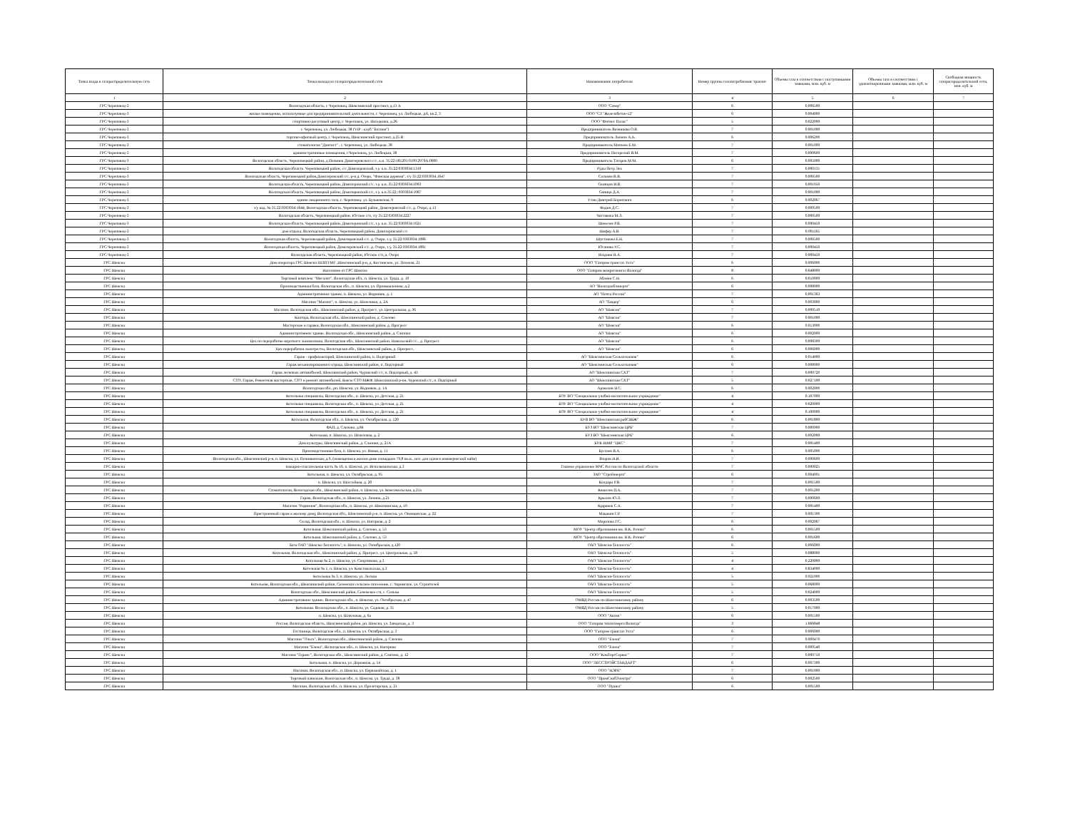| Точка входа в газораспределительную сеть | Точка выхода из газораспределительной сети | Наименование потребителя | Номер группы газопотребления/ транзит | Объемы газа в соответствии с поступившими заявками, млн. куб. м | Объемы газа в соответствии с удовлетворенными заявками, млн. куб. м | Свободная мощность газораспределительной сети, млн. куб. м |
| --- | --- | --- | --- | --- | --- | --- |
| 1 | 2 | 3 | 4 | 5 | 6 | 7 |
| ГРС Череповец-3 | Вологодская область, г. Череповец. Шекснинский проспект, д.13 А | ООО "Север" | 6 | 0.006500 | | |
| ГРС Череповец-3 | жилые помещения, используемые для предпринимательской деятельности, г. Череповец, ул. Любецкая, д.6, кв.2, 3 | ООО "СЗ "Железобетон-12" | 6 | 0.004000 | | |
| ГРС Череповец-3 | спортивно-досуговый центр, г. Череповец, ул. Наседкина, д.26 | ООО "Фитнес Палас" | 5 | 0.022000 | | |
| ГРС Череповец-3 | г. Череповец, ул. Любецкая, 38 (VIP - клуб "Богиня") | Предприниматель Вязникова О.В. | 7 | 0.001000 | | |
| ГРС Череповец-3 | торгово-офисный центр, г. Череповец, Шекснинский проспект, д.25 В | Предприниматель Леонов А.А. | 6 | 0.006200 | | |
| ГРС Череповец-3 | стоматология "Дантист" , г. Череповец, ул. Любецкая, 38 | Предприниматель Матвеев Е.М. | 7 | 0.001000 | | |
| ГРС Череповец-3 | административные помещения, г.Череповец, ул. Любецкая, 38 | Предприниматель Погорелый В.М. | 7 | 0.000600 | | |
| ГРС Череповец-3 | Вологодская область, Череповецкий район, д.Починок Домозеровского с/с, к.н. 35:22:181201:0199:2970А:0000 | Предприниматель Татаров М.М. | 6 | 0.005000 | | |
| ГРС Череповец-3 | Вологодская область. Череповецкий район, с/с Домозеровский, з.у. к.н. 35:22:0303034:1319 | Руды Петр Лех | 7 | 0.000131 | | |
| ГРС Череповец-3 | Вологодская область, Череповецкий район,Домозеровский с/с, р-н д. Озеро, "Финская деревня", з/у 35:22:0303034.1647 | Сальвин В.В. | 7 | 0.000500 | | |
| ГРС Череповец-3 | Вологодская область, Череповецкий район, Домозеровский с/с, з.у. к.н. 35:22:0303034:1093 | Свинцов И.В. | 7 | 0.001050 | | |
| ГРС Череповец-3 | Вологодская область, Череповецкий район, Домозеровский с/с, з.у. к.н.35:22::0303034:1087 | Синица Д.А. | 7 | 0.001000 | | |
| ГРС Череповец-3 | здание лекционного зала, г. Череповец. ул. Бульковская, 9 | Утин Дмитрий Борисович | 6 | 0.002067 | | |
| ГРС Череповец-3 | з/у кад. № 35:22:0303034:1644, Вологодская область, Череповецкий район, Домозеровский с/с, д. Озеро, д.13 | Фадин Д.С. | 7 | 0.000500 | | |
| ГРС Череповец-3 | Вологодская область, Череповецкий район, Югское с/п, з/у 35:22:0303034:2227 | Чистякова М.Л. | 7 | 0.000500 | | |
| ГРС Череповец-3 | Вологодская область, Череповецкий район, Домозеровский с/с, з.у. к.н. 35:22:0303034:1621 | Шевелев Р.В. | 7 | 0.000450 | | |
| ГРС Череповец-3 | дом отдыха, Вологодская область, Череповецкий район, Домозеровский с/с | Шефер А.В. | 7 | 0.001165 | | |
| ГРС Череповец-3 | Вологодская область, Череповецкий район, Домозеровский с/с. д. Озеро, з.у. 35:22:0303034:1086 | Шустикова Е.Н. | 7 | 0.000500 | | |
| ГРС Череповец-3 | Вологодская область, Череповецкий район, Домозеровский с/с. д. Озеро, з.у. 35:22:0303034:1081 | Юганова У.С. | 7 | 0.000450 | | |
| ГРС Череповец-3 | Вологодская область, Череповецкий район, Югское с/п, д. Озеро | Ягодник Я.А. | 7 | 0.000450 | | |
| ГРС Шексна | Дом оператора ГРС Шексна ШЛПУМГ ,Шекснинский р-н, д. Костинское, ул. Полевая, 21 | ООО "Газпром трансгаз Ухта" | 6 | 0.006000 | | |
| ГРС Шексна | Население от ГРС Шексна | ООО "Газпром межрегионгаз Вологда" | 8 | 0.648000 | | |
| ГРС Шексна | Торговый комплекс "Мегалит", Вологодская обл., п. Шексна, ул. Труда, д. 10 | Абанин С.Н. | 6 | 0.010000 | | |
| ГРС Шексна | Производственная база, Вологодская обл., п. Шексна, ул. Промышленная, д.2 | АО "Вологдаоблэнерго" | 6 | 0.008000 | | |
| ГРС Шексна | Административное здание, п. Шексна, ул. Водников, д. 1 | АО "Почта России" | 7 | 0.001363 | | |
| ГРС Шексна | Магазин "Магнит", п. Шексна, ул. Шлюзовая, д. 2А | АО "Тандер" | 6 | 0.003000 | | |
| ГРС Шексна | Магазин, Вологодская обл., Шекснинский район, д. Прогресс, ул. Центральная, д. 36 | АО "Шексна" | 7 | 0.000510 | | |
| ГРС Шексна | Контора, Вологодская обл., Шекснинский район, д. Слизово | АО "Шексна" | 7 | 0.001000 | | |
| ГРС Шексна | Мастерские и гаражи, Вологодская обл., Шекснинский район, д. Прогресс | АО "Шексна" | 6 | 0.013000 | | |
| ГРС Шексна | Административное здание, Вологодская обл., Шекснинский район, д. Слизово | АО "Шексна" | 6 | 0.002000 | | |
| ГРС Шексна | Цех по переработке короткого льноволокна, Вологодская обл., Шекснинский район, Никольский с/с., д. Прогресс | АО "Шексна" | 6 | 0.008300 | | |
| ГРС Шексна | Цех переработки льнотресты, Вологодская обл., Шекснинский район, д. Прогресс, | АО "Шексна" | 6 | 0.006000 | | |
| ГРС Шексна | Гараж - профилакторий, Шекснинский район, п. Подгорный | АО "Шекснинская Сельхозхимия" | 6 | 0.014000 | | |
| ГРС Шексна | Гараж механизированного отряда, Шекснинский район, п. Подгорный | АО "Шекснинская Сельхозхимия" | 6 | 0.008000 | | |
| ГРС Шексна | Гараж легковых автомобилей, Шекснинский район, Чуровский с/с, п. Подгорный, д. 43 | АО "Шекснинская СХТ" | 7 | 0.000720 | | |
| ГРС Шексна | СТО, Гараж, Ремонтная мастерская, СТО и ремонт автомобилей, Боксы СТО МЖФ. Шекснинский р-он, Чуровский с/с, п. Подгорный | АО "Шекснинская СХТ" | 5 | 0.027100 | | |
| ГРС Шексна | Вологодская обл., рп. Шексна, ул. Водников, д. 1А | Аракелян Н.С. | 6 | 0.002000 | | |
| ГРС Шексна | Котельная спецшколы, Вологодская обл., п. Шексна, ул. Детская, д. 21 | БОУ ВО "Специальное учебно-воспитательное учреждение" | 4 | 0.107000 | | |
| ГРС Шексна | Котельная спецшколы, Вологодская обл., п. Шексна, ул. Детская, д. 21 | БОУ ВО "Специальное учебно-воспитательное учреждение" | 4 | 0.020000 | | |
| ГРС Шексна | Котельная спецшколы, Вологодская обл., п. Шексна, ул. Детская, д. 21 | БОУ ВО "Специальное учебно-воспитательное учреждение" | 4 | 0.100000 | | |
| ГРС Шексна | Котельная, Вологодская обл., п. Шексна, ул. Октябрьская, д. 120 | БУВ ВО "Шекснинская райСББЖ" | 6 | 0.001800 | | |
| ГРС Шексна | ФАП, д. Слизово, д.84 | БУЗ ВО "Шекснинская ЦРБ" | 7 | 0.000900 | | |
| ГРС Шексна | Котельная, п. Шексна, ул. Шлюзовая, д. 2 | БУЗ ВО "Шекснинская ЦРБ" | 6 | 0.002000 | | |
| ГРС Шексна | Дом культуры, Шекснинский район, д. Слизово, д. 21А | БУК ШМР "ЦКС" | 7 | 0.001400 | | |
| ГРС Шексна | Производственная база, п. Шексна, ул. Новая, д. 11 | Буслаев В.А. | 6 | 0.005000 | | |
| ГРС Шексна | Вологодская обл., Шекснинский р-н, п. Шексна, ул. Починковская, д.9, (помещения в жилом доме площадью 79,8 кв.м., исп. для сдачи в коммерческий найм) | Взоров Н.И. | 7 | 0.000600 | | |
| ГРС Шексна | пожарно-спасательная часть № 16, п. Шексна, ул. Исполкомовская. д.3 | Главное управление МЧС России по Вологодской области | 7 | 0.000025 | | |
| ГРС Шексна | Котельная, п. Шексна, ул. Октябрьская, д. 95 | ЗАО "Стройэнерго" | 6 | 0.004991 | | |
| ГРС Шексна | п. Шексна, ул. Шоссейная, д. 20 | Колдари Р.В. | 7 | 0.001500 | | |
| ГРС Шексна | Стоматология, Вологодская обл., Шекснинский район, п. Шексна, ул. Комсомольская, д.21а | Кошелев П.А. | 7 | 0.001200 | | |
| ГРС Шексна | Гараж, Вологодская обл., п. Шексна, ул. Ленина, д.21 | Крылов Ю.Л. | 7 | 0.000600 | | |
| ГРС Шексна | Магазин "Родничок", Вологодская обл., п. Шексна, ул. Шекснинская, д. 10 | Кудряков С.А. | 7 | 0.001400 | | |
| ГРС Шексна | Пристроенный гараж к жилому дому, Вологодская обл., Шекснинский р-н, п. Шексна, ул. Овинцевская, д. 22 | Мацакян Г.Р. | 7 | 0.001300 | | |
| ГРС Шексна | Склад, Вологодская обл., п. Шексна, ул. Нагорная, д. 2 | Морозова Г.С. | 6 | 0.002067 | | |
| ГРС Шексна | Котельная, Шекснинский район, д. Слизово, д. 53 | МОУ "Центр образования им. Н.К. Розова" | 6 | 0.001500 | | |
| ГРС Шексна | Котельная, Шекснинский район, д. Слизово, д. 53 | МОУ "Центр образования им. Н.К. Розова" | 6 | 0.001600 | | |
| ГРС Шексна | База ОАО "Шексна-Теплосеть", п. Шексна, ул. Октябрьская, д.120 | ОАО "Шексна-Теплосеть" | 6 | 0.006000 | | |
| ГРС Шексна | Котельная, Вологодская обл., Шекснинский район, д. Прогресс, ул. Центральная, д. 58 | ОАО "Шексна-Теплосеть" | 5 | 0.088000 | | |
| ГРС Шексна | Котельная № 2, п. Шексна, ул. Спортивная, д.3 | ОАО "Шексна-Теплосеть" | 4 | 0.220000 | | |
| ГРС Шексна | Котельная № 1, п. Шексна, ул. Комсомольская, д.3 | ОАО "Шексна-Теплосеть" | 4 | 0.834000 | | |
| ГРС Шексна | Котельная № 3, п. Шексна, ул. Лесная | ОАО "Шексна-Теплосеть" | 5 | 0.021000 | | |
| ГРС Шексна | Котельная, Вологодская обл., Шекснинский район, Сиземское сельское поселение, с. Чаромское, ул. Строителей | ОАО "Шексна-Теплосеть" | 5 | 0.068000 | | |
| ГРС Шексна | Вологодская обл., Шекснинский район, Сиземское с/п, с. Сизьма | ОАО "Шексна-Теплосеть" | 5 | 0.024000 | | |
| ГРС Шексна | Административное здание, Вологодская обл., п. Шексна, ул. Октябрьская, д. 47 | ОМВД России по Шекснинскому району | 6 | 0.003500 | | |
| ГРС Шексна | Котельная. Вологодская обл., п. Шексна, ул. Садовая, д. 31 | ОМВД России по Шекснинскому району | 5 | 0.017000 | | |
| ГРС Шексна | п. Шексна, ул. Шлюзовая, д. 6а | ООО "Актив" | 6 | 0.001500 | | |
| ГРС Шексна | Россия, Вологодская область, Шекснинский район, рп. Шексна, ул. Заводская, д. 3 | ООО "Газпром теплоэнерго Вологда" | 3 | 1.666848 | | |
| ГРС Шексна | Гостиница, Вологодская обл., п. Шексна, ул. Октябрьская, д. 3 | ООО "Газпром трансгаз Ухта" | 6 | 0.006000 | | |
| ГРС Шексна | Магазин "Ольга", Вологодская обл., Шекснинский район, д. Слизово | ООО "Елена" | 7 | 0.000470 | | |
| ГРС Шексна | Магазин "Елена", Вологодская обл., п. Шексна, ул. Нагорная | ООО "Елена" | 7 | 0.000540 | | |
| ГРС Шексна | Магазин "Гермес", Вологодская обл., Шекснинский район, д. Слизово, д. 12 | ООО "КомТоргСервис" | 7 | 0.000750 | | |
| ГРС Шексна | Котельная, п. Шексна, ул. Дорожная, д. 54 | ООО "ЛЕССТРОЙСТАНДАРТ" | 6 | 0.007300 | | |
| ГРС Шексна | Магазин, Вологодская обл., п. Шексна, ул. Первомайская, д. 1 | ООО "НЭРА" | 7 | 0.001000 | | |
| ГРС Шексна | Торговый павильон, Вологодская обл., п. Шексна, ул. Труда, д. 38 | ООО "ПромСнабЭлектро" | 6 | 0.002500 | | |
| ГРС Шексна | Магазин, Вологодская обл., п. Шексна, ул. Пролетарская, д. 21 | ООО "Пушка" | 6 | 0.001500 | | |